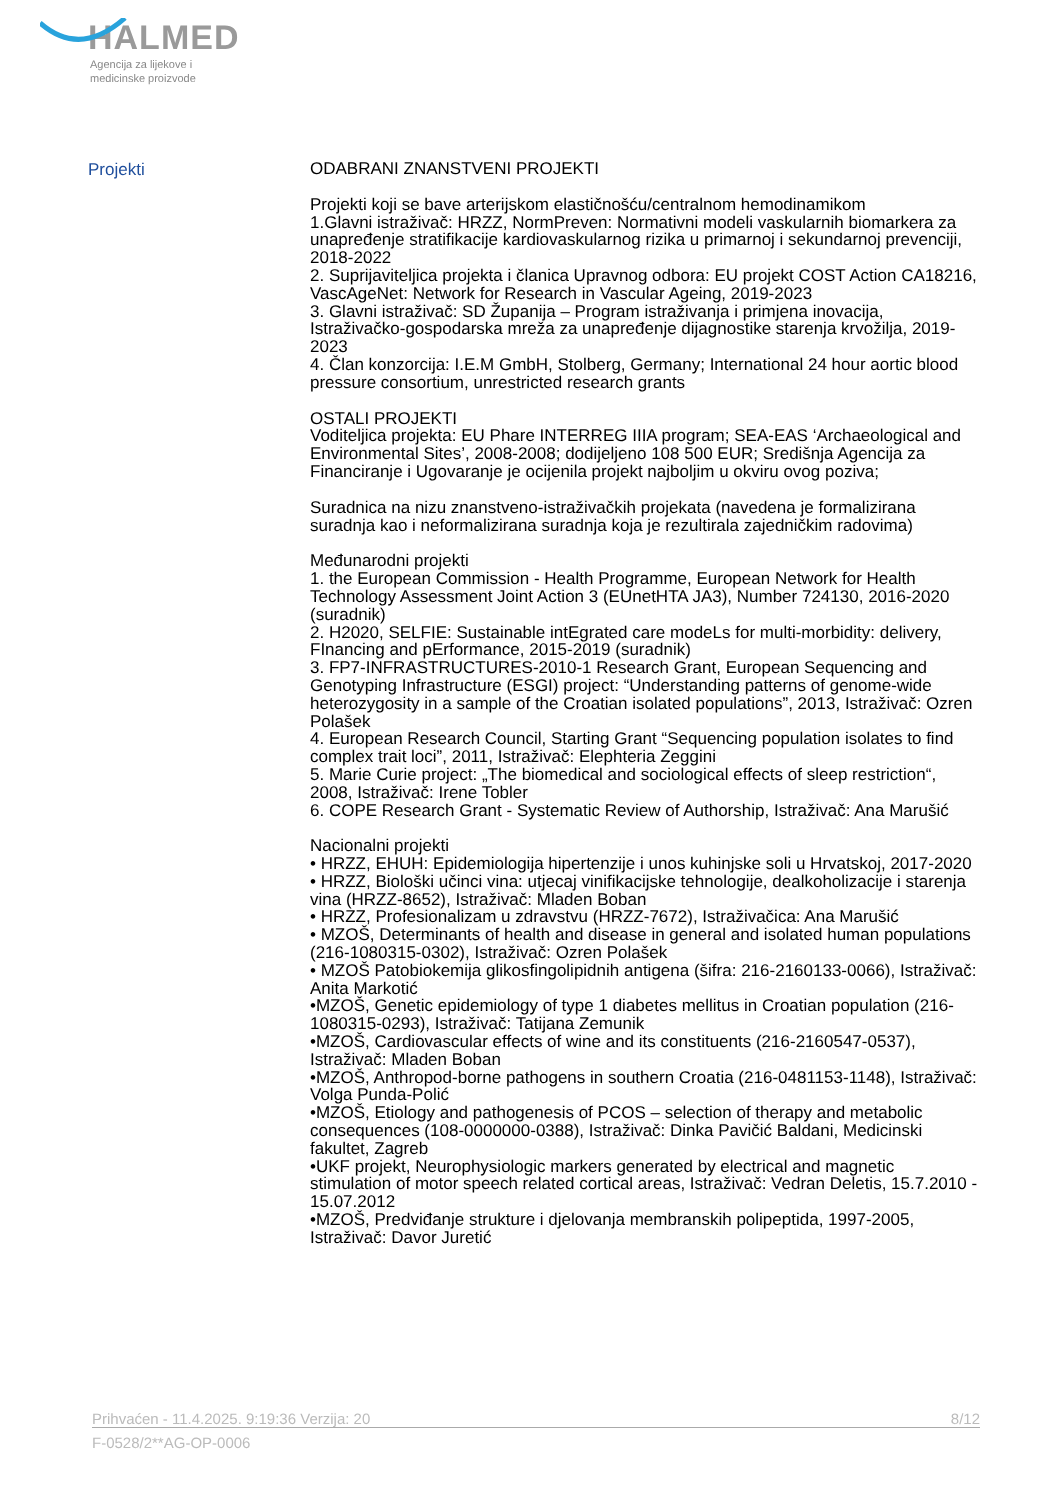HALMED
Agencija za lijekove i
medicinske proizvode
Projekti
ODABRANI ZNANSTVENI PROJEKTI
Projekti koji se bave arterijskom elastičnošću/centralnom hemodinamikom
1.Glavni istraživač: HRZZ, NormPreven: Normativni modeli vaskularnih biomarkera za unapređenje stratifikacije kardiovaskularnog rizika u primarnoj i sekundarnoj prevenciji, 2018-2022
2. Suprijaviteljica projekta i članica Upravnog odbora: EU projekt COST Action CA18216, VascAgeNet: Network for Research in Vascular Ageing, 2019-2023
3. Glavni istraživač: SD Županija – Program istraživanja i primjena inovacija, Istraživačko-gospodarska mreža za unapređenje dijagnostike starenja krvožilja, 2019-2023
4. Član konzorcija: I.E.M GmbH, Stolberg, Germany; International 24 hour aortic blood pressure consortium, unrestricted research grants
OSTALI PROJEKTI
Voditeljica projekta: EU Phare INTERREG IIIA program; SEA-EAS ‘Archaeological and Environmental Sites’, 2008-2008; dodijeljeno 108 500 EUR; Središnja Agencija za Financiranje i Ugovaranje je ocijenila projekt najboljim u okviru ovog poziva;
Suradnica na nizu znanstveno-istraživačkih projekata (navedena je formalizirana suradnja kao i neformalizirana suradnja koja je rezultirala zajedničkim radovima)
Međunarodni projekti
1. the European Commission - Health Programme, European Network for Health Technology Assessment Joint Action 3 (EUnetHTA JA3), Number 724130, 2016-2020 (suradnik)
2. H2020, SELFIE: Sustainable intEgrated care modeLs for multi-morbidity: delivery, FInancing and pErformance, 2015-2019 (suradnik)
3. FP7-INFRASTRUCTURES-2010-1 Research Grant, European Sequencing and Genotyping Infrastructure (ESGI) project: “Understanding patterns of genome-wide heterozygosity in a sample of the Croatian isolated populations”, 2013, Istraživač: Ozren Polašek
4. European Research Council, Starting Grant “Sequencing population isolates to find complex trait loci”, 2011, Istraživač: Elephteria Zeggini
5. Marie Curie project: „The biomedical and sociological effects of sleep restriction“, 2008, Istraživač: Irene Tobler
6. COPE Research Grant - Systematic Review of Authorship, Istraživač: Ana Marušić
Nacionalni projekti
• HRZZ, EHUH: Epidemiologija hipertenzije i unos kuhinjske soli u Hrvatskoj, 2017-2020
• HRZZ, Biološki učinci vina: utjecaj vinifikacijske tehnologije, dealkoholizacije i starenja vina (HRZZ-8652), Istraživač: Mladen Boban
• HRZZ, Profesionalizam u zdravstvu (HRZZ-7672), Istraživačica: Ana Marušić
• MZOŠ, Determinants of health and disease in general and isolated human populations (216-1080315-0302), Istraživač: Ozren Polašek
• MZOŠ Patobiokemija glikosfingolipidnih antigena (šifra: 216-2160133-0066), Istraživač: Anita Markotić
•MZOŠ, Genetic epidemiology of type 1 diabetes mellitus in Croatian population (216-1080315-0293), Istraživač: Tatijana Zemunik
•MZOŠ, Cardiovascular effects of wine and its constituents (216-2160547-0537), Istraživač: Mladen Boban
•MZOŠ, Anthropod-borne pathogens in southern Croatia (216-0481153-1148), Istraživač: Volga Punda-Polić
•MZOŠ, Etiology and pathogenesis of PCOS – selection of therapy and metabolic consequences (108-0000000-0388), Istraživač: Dinka Pavičić Baldani, Medicinski fakultet, Zagreb
•UKF projekt, Neurophysiologic markers generated by electrical and magnetic stimulation of motor speech related cortical areas, Istraživač: Vedran Deletis, 15.7.2010 - 15.07.2012
•MZOŠ, Predviđanje strukture i djelovanja membranskih polipeptida, 1997-2005, Istraživač: Davor Juretić
Prihvaćen - 11.4.2025. 9:19:36 Verzija: 20 8/12
F-0528/2**AG-OP-0006